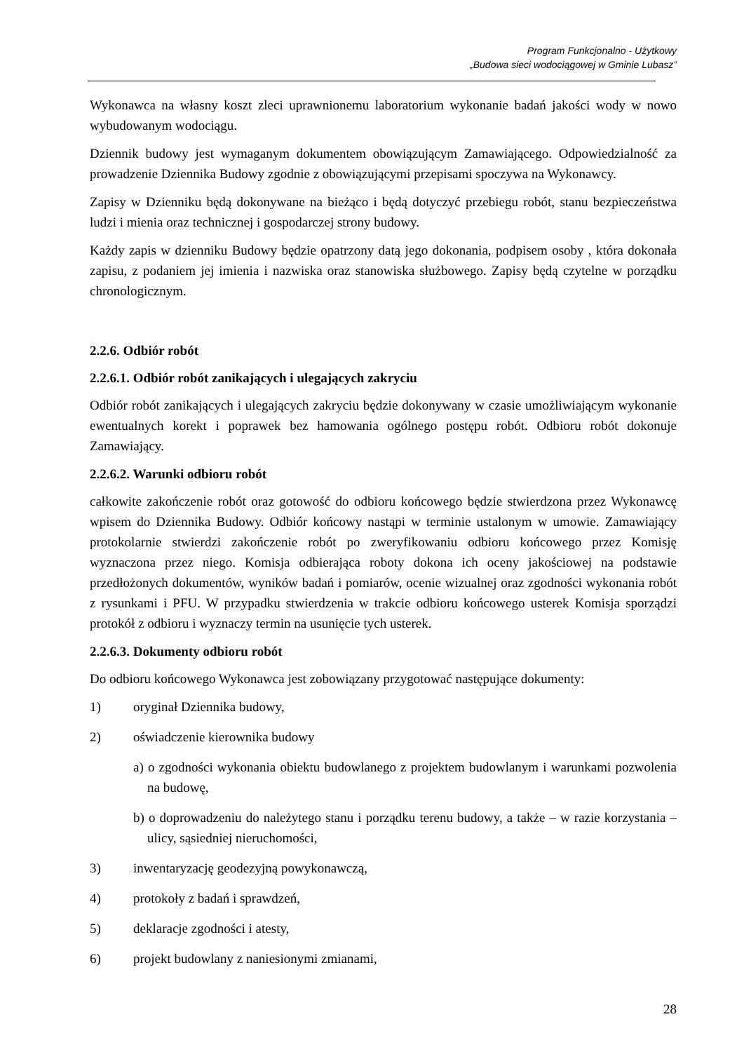Program Funkcjonalno - Użytkowy
„Budowa sieci wodociągowej w Gminie Lubasz”
Wykonawca na własny koszt zleci uprawnionemu laboratorium wykonanie badań jakości wody w nowo wybudowanym wodociągu.
Dziennik budowy jest wymaganym dokumentem obowiązującym Zamawiającego. Odpowiedzialność za prowadzenie Dziennika Budowy zgodnie z obowiązującymi przepisami spoczywa na Wykonawcy.
Zapisy w Dzienniku będą dokonywane na bieżąco i będą dotyczyć przebiegu robót, stanu bezpieczeństwa ludzi i mienia oraz technicznej i gospodarczej strony budowy.
Każdy zapis w dzienniku Budowy będzie opatrzony datą jego dokonania, podpisem osoby , która dokonała zapisu, z podaniem jej imienia i nazwiska oraz stanowiska służbowego. Zapisy będą czytelne w porządku chronologicznym.
2.2.6. Odbiór robót
2.2.6.1. Odbiór robót zanikających i ulegających zakryciu
Odbiór robót zanikających i ulegających zakryciu będzie dokonywany w czasie umożliwiającym wykonanie ewentualnych korekt i poprawek bez hamowania ogólnego postępu robót. Odbioru robót dokonuje Zamawiający.
2.2.6.2. Warunki odbioru robót
całkowite zakończenie robót oraz gotowość do odbioru końcowego będzie stwierdzona przez Wykonawcę wpisem do Dziennika Budowy. Odbiór końcowy nastąpi w terminie ustalonym w umowie. Zamawiający protokolarnie stwierdzi zakończenie robót po zweryfikowaniu odbioru końcowego przez Komisję wyznaczona przez niego. Komisja odbierająca roboty dokona ich oceny jakościowej na podstawie przedłożonych dokumentów, wyników badań i pomiarów, ocenie wizualnej oraz zgodności wykonania robót z rysunkami i PFU. W przypadku stwierdzenia w trakcie odbioru końcowego usterek Komisja sporządzi protokół z odbioru i wyznaczy termin na usunięcie tych usterek.
2.2.6.3. Dokumenty odbioru robót
Do odbioru końcowego Wykonawca jest zobowiązany przygotować następujące dokumenty:
1) oryginał Dziennika budowy,
2) oświadczenie kierownika budowy
a) o zgodności wykonania obiektu budowlanego z projektem budowlanym i warunkami pozwolenia na budowę,
b) o doprowadzeniu do należytego stanu i porządku terenu budowy, a także – w razie korzystania – ulicy, sąsiedniej nieruchomości,
3) inwentaryzację geodezyjną powykonawczą,
4) protokoły z badań i sprawdzeń,
5) deklaracje zgodności i atesty,
6) projekt budowlany z naniesionymi zmianami,
28